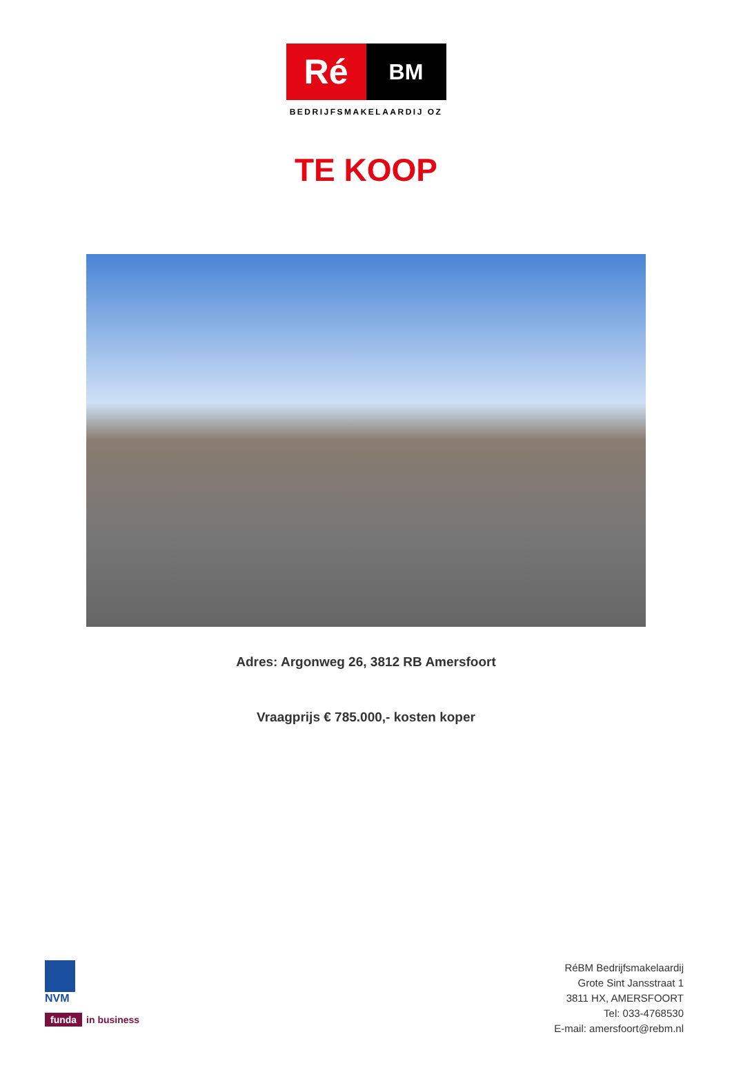Ré
BM
BEDRIJFSMAKELAARDIJ OZ
TE KOOP
Adres: Argonweg 26, 3812 RB Amersfoort
Vraagprijs € 785.000,- kosten koper
NVM
funda in business
RéBM Bedrijfsmakelaardij
Grote Sint Jansstraat 1
3811 HX, AMERSFOORT
Tel: 033-4768530
E-mail: amersfoort@rebm.nl